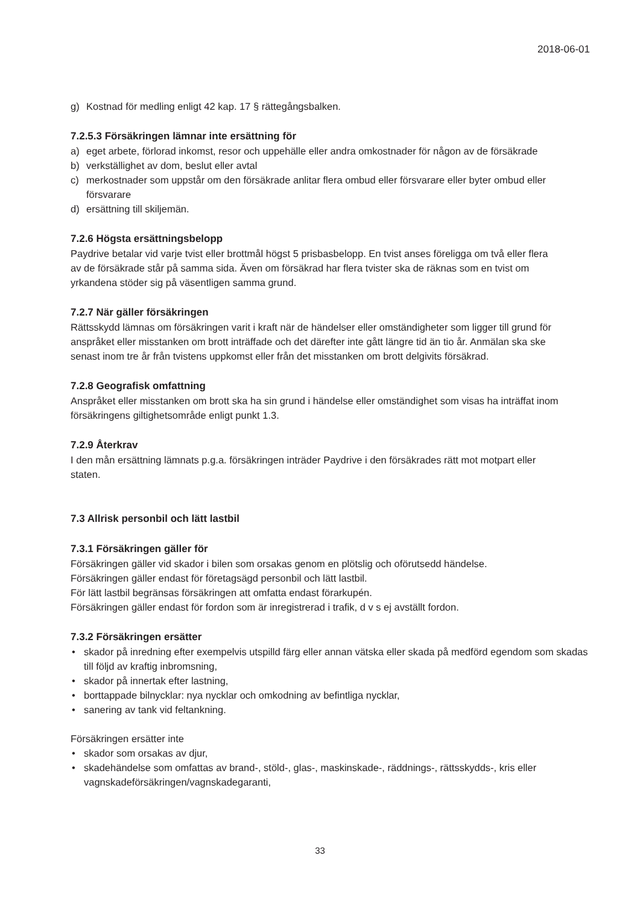2018-06-01
g) Kostnad för medling enligt 42 kap. 17 § rättegångsbalken.
7.2.5.3 Försäkringen lämnar inte ersättning för
a) eget arbete, förlorad inkomst, resor och uppehälle eller andra omkostnader för någon av de försäkrade
b) verkställighet av dom, beslut eller avtal
c) merkostnader som uppstår om den försäkrade anlitar flera ombud eller försvarare eller byter ombud eller försvarare
d) ersättning till skiljemän.
7.2.6 Högsta ersättningsbelopp
Paydrive betalar vid varje tvist eller brottmål högst 5 prisbasbelopp. En tvist anses föreligga om två eller flera av de försäkrade står på samma sida. Även om försäkrad har flera tvister ska de räknas som en tvist om yrkandena stöder sig på väsentligen samma grund.
7.2.7 När gäller försäkringen
Rättsskydd lämnas om försäkringen varit i kraft när de händelser eller omständigheter som ligger till grund för anspråket eller misstanken om brott inträffade och det därefter inte gått längre tid än tio år. Anmälan ska ske senast inom tre år från tvistens uppkomst eller från det misstanken om brott delgivits försäkrad.
7.2.8 Geografisk omfattning
Anspråket eller misstanken om brott ska ha sin grund i händelse eller omständighet som visas ha inträffat inom försäkringens giltighetsområde enligt punkt 1.3.
7.2.9 Återkrav
I den mån ersättning lämnats p.g.a. försäkringen inträder Paydrive i den försäkrades rätt mot motpart eller staten.
7.3 Allrisk personbil och lätt lastbil
7.3.1 Försäkringen gäller för
Försäkringen gäller vid skador i bilen som orsakas genom en plötslig och oförutsedd händelse.
Försäkringen gäller endast för företagsägd personbil och lätt lastbil.
För lätt lastbil begränsas försäkringen att omfatta endast förarkupén.
Försäkringen gäller endast för fordon som är inregistrerad i trafik, d v s ej avställt fordon.
7.3.2 Försäkringen ersätter
• skador på inredning efter exempelvis utspilld färg eller annan vätska eller skada på medförd egendom som skadas till följd av kraftig inbromsning,
• skador på innertak efter lastning,
• borttappade bilnycklar: nya nycklar och omkodning av befintliga nycklar,
• sanering av tank vid feltankning.
Försäkringen ersätter inte
• skador som orsakas av djur,
• skadehändelse som omfattas av brand-, stöld-, glas-, maskinskade-, räddnings-, rättsskydds-, kris eller vagnskadeförsäkringen/vagnskadegaranti,
33